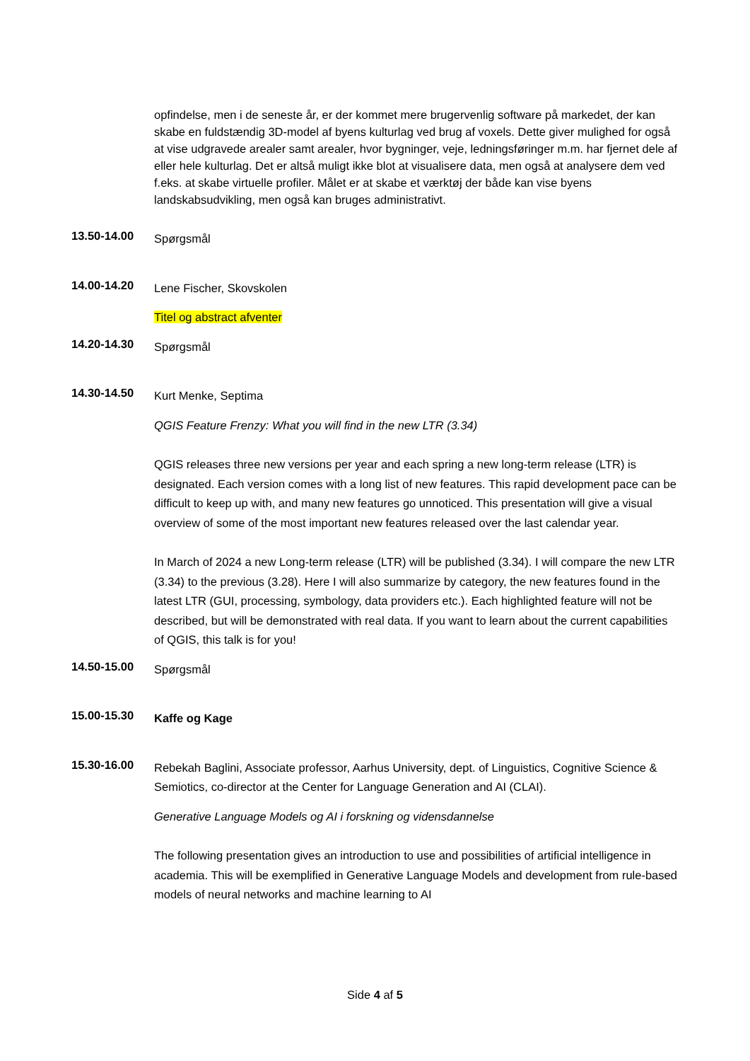opfindelse, men i de seneste år, er der kommet mere brugervenlig software på markedet, der kan skabe en fuldstændig 3D-model af byens kulturlag ved brug af voxels. Dette giver mulighed for også at vise udgravede arealer samt arealer, hvor bygninger, veje, ledningsføringer m.m. har fjernet dele af eller hele kulturlag. Det er altså muligt ikke blot at visualisere data, men også at analysere dem ved f.eks. at skabe virtuelle profiler. Målet er at skabe et værktøj der både kan vise byens landskabsudvikling, men også kan bruges administrativt.
13.50-14.00
Spørgsmål
14.00-14.20
Lene Fischer, Skovskolen
Titel og abstract afventer
14.20-14.30
Spørgsmål
14.30-14.50
Kurt Menke, Septima
QGIS Feature Frenzy: What you will find in the new LTR (3.34)
QGIS releases three new versions per year and each spring a new long-term release (LTR) is designated. Each version comes with a long list of new features. This rapid development pace can be difficult to keep up with, and many new features go unnoticed. This presentation will give a visual overview of some of the most important new features released over the last calendar year.
In March of 2024 a new Long-term release (LTR) will be published (3.34). I will compare the new LTR (3.34) to the previous (3.28). Here I will also summarize by category, the new features found in the latest LTR (GUI, processing, symbology, data providers etc.). Each highlighted feature will not be described, but will be demonstrated with real data. If you want to learn about the current capabilities of QGIS, this talk is for you!
14.50-15.00
Spørgsmål
15.00-15.30
Kaffe og Kage
15.30-16.00
Rebekah Baglini, Associate professor, Aarhus University, dept. of Linguistics, Cognitive Science & Semiotics, co-director at the Center for Language Generation and AI (CLAI).
Generative Language Models og AI i forskning og vidensdannelse
The following presentation gives an introduction to use and possibilities of artificial intelligence in academia. This will be exemplified in Generative Language Models and development from rule-based models of neural networks and machine learning to AI
Side 4 af 5